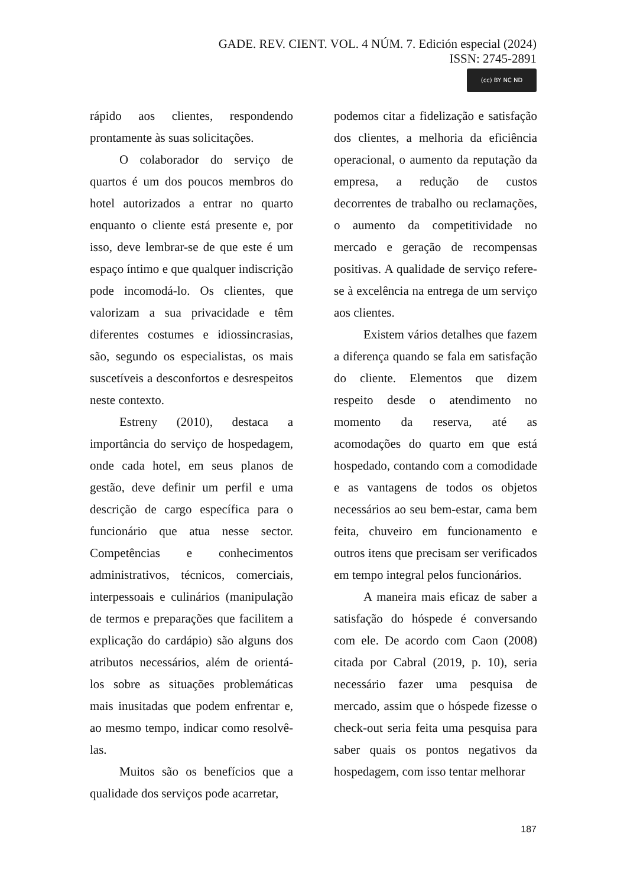GADE. REV. CIENT. VOL. 4 NÚM. 7. Edición especial (2024)
ISSN: 2745-2891
(cc) BY NC ND
rápido aos clientes, respondendo prontamente às suas solicitações.
O colaborador do serviço de quartos é um dos poucos membros do hotel autorizados a entrar no quarto enquanto o cliente está presente e, por isso, deve lembrar-se de que este é um espaço íntimo e que qualquer indiscrição pode incomodá-lo. Os clientes, que valorizam a sua privacidade e têm diferentes costumes e idiossincrasias, são, segundo os especialistas, os mais suscetíveis a desconfortos e desrespeitos neste contexto.
Estreny (2010), destaca a importância do serviço de hospedagem, onde cada hotel, em seus planos de gestão, deve definir um perfil e uma descrição de cargo específica para o funcionário que atua nesse sector. Competências e conhecimentos administrativos, técnicos, comerciais, interpessoais e culinários (manipulação de termos e preparações que facilitem a explicação do cardápio) são alguns dos atributos necessários, além de orientá-los sobre as situações problemáticas mais inusitadas que podem enfrentar e, ao mesmo tempo, indicar como resolvê-las.
Muitos são os benefícios que a qualidade dos serviços pode acarretar,
podemos citar a fidelização e satisfação dos clientes, a melhoria da eficiência operacional, o aumento da reputação da empresa, a redução de custos decorrentes de trabalho ou reclamações, o aumento da competitividade no mercado e geração de recompensas positivas. A qualidade de serviço refere-se à excelência na entrega de um serviço aos clientes.
Existem vários detalhes que fazem a diferença quando se fala em satisfação do cliente. Elementos que dizem respeito desde o atendimento no momento da reserva, até as acomodações do quarto em que está hospedado, contando com a comodidade e as vantagens de todos os objetos necessários ao seu bem-estar, cama bem feita, chuveiro em funcionamento e outros itens que precisam ser verificados em tempo integral pelos funcionários.
A maneira mais eficaz de saber a satisfação do hóspede é conversando com ele. De acordo com Caon (2008) citada por Cabral (2019, p. 10), seria necessário fazer uma pesquisa de mercado, assim que o hóspede fizesse o check-out seria feita uma pesquisa para saber quais os pontos negativos da hospedagem, com isso tentar melhorar
187